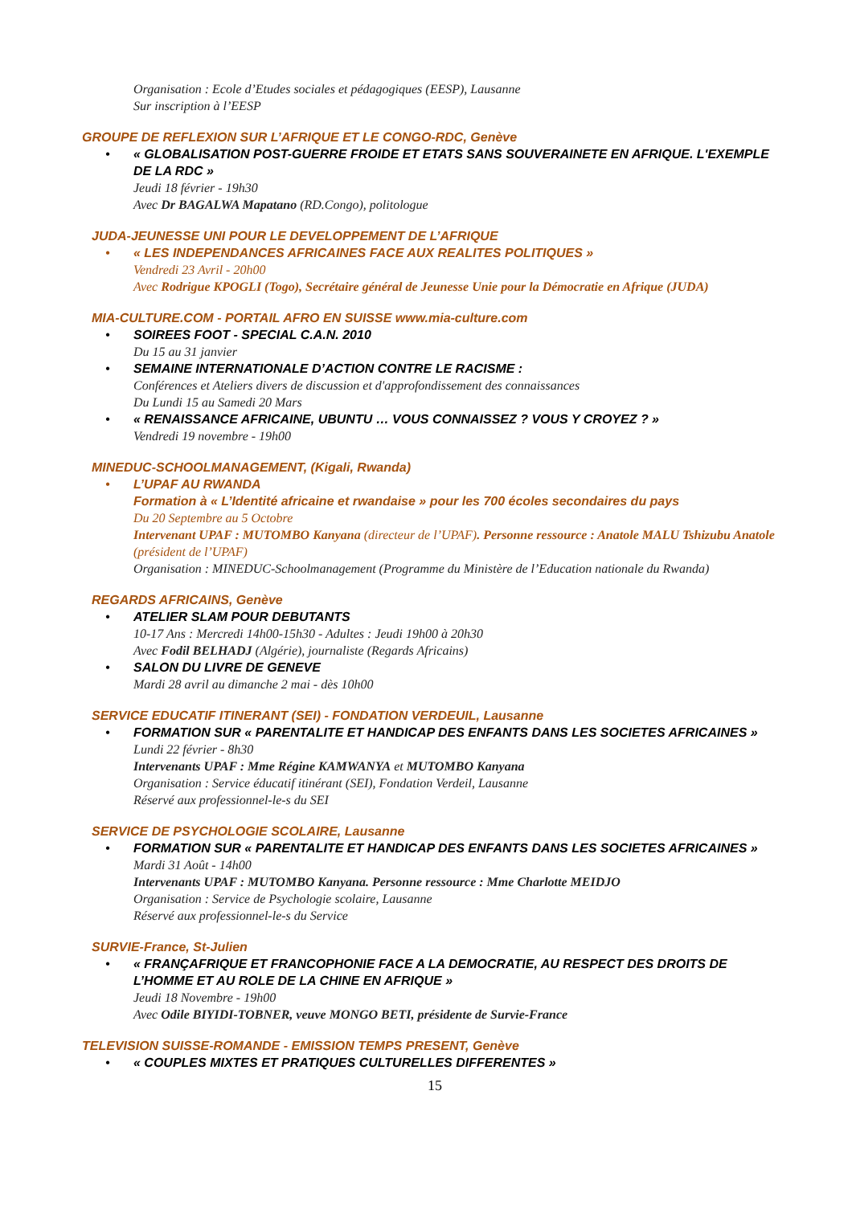Organisation : Ecole d’Etudes sociales et pédagogiques (EESP), Lausanne
Sur inscription à l’EESP
GROUPE DE REFLEXION SUR L’AFRIQUE ET LE CONGO-RDC, Genève
• « GLOBALISATION POST-GUERRE FROIDE ET ETATS SANS SOUVERAINETE EN AFRIQUE. L'EXEMPLE DE LA RDC »
Jeudi 18 février - 19h30
Avec Dr BAGALWA Mapatano (RD.Congo), politologue
JUDA-JEUNESSE UNI POUR LE DEVELOPPEMENT DE L’AFRIQUE
• « LES INDEPENDANCES AFRICAINES FACE AUX REALITES POLITIQUES »
Vendredi 23 Avril - 20h00
Avec Rodrigue KPOGLI (Togo), Secrétaire général de Jeunesse Unie pour la Démocratie en Afrique (JUDA)
MIA-CULTURE.COM - PORTAIL AFRO EN SUISSE www.mia-culture.com
• SOIREES FOOT - SPECIAL C.A.N. 2010
Du 15 au 31 janvier
• SEMAINE INTERNATIONALE D’ACTION CONTRE LE RACISME :
Conférences et Ateliers divers de discussion et d'approfondissement des connaissances
Du Lundi 15 au Samedi 20 Mars
• « RENAISSANCE AFRICAINE, UBUNTU … VOUS CONNAISSEZ ? VOUS Y CROYEZ ? »
Vendredi 19 novembre - 19h00
MINEDUC-SCHOOLMANAGEMENT, (Kigali, Rwanda)
• L’UPAF AU RWANDA
Formation à « L’Identité africaine et rwandaise » pour les 700 écoles secondaires du pays
Du 20 Septembre au 5 Octobre
Intervenant UPAF : MUTOMBO Kanyana (directeur de l’UPAF). Personne ressource : Anatole MALU Tshizubu Anatole (président de l’UPAF)
Organisation : MINEDUC-Schoolmanagement (Programme du Ministère de l’Education nationale du Rwanda)
REGARDS AFRICAINS, Genève
• ATELIER SLAM POUR DEBUTANTS
10-17 Ans : Mercredi 14h00-15h30 - Adultes : Jeudi 19h00 à 20h30
Avec Fodil BELHADJ (Algérie), journaliste (Regards Africains)
• SALON DU LIVRE DE GENEVE
Mardi 28 avril au dimanche 2 mai - dès 10h00
SERVICE EDUCATIF ITINERANT (SEI) - FONDATION VERDEUIL, Lausanne
• FORMATION SUR « PARENTALITE ET HANDICAP DES ENFANTS DANS LES SOCIETES AFRICAINES »
Lundi 22 février - 8h30
Intervenants UPAF : Mme Régine KAMWANYA et MUTOMBO Kanyana
Organisation : Service éducatif itinérant (SEI), Fondation Verdeil, Lausanne
Réservé aux professionnel-le-s du SEI
SERVICE DE PSYCHOLOGIE SCOLAIRE, Lausanne
• FORMATION SUR « PARENTALITE ET HANDICAP DES ENFANTS DANS LES SOCIETES AFRICAINES »
Mardi 31 Août - 14h00
Intervenants UPAF : MUTOMBO Kanyana. Personne ressource : Mme Charlotte MEIDJO
Organisation : Service de Psychologie scolaire, Lausanne
Réservé aux professionnel-le-s du Service
SURVIE-France, St-Julien
• « FRANÇAFRIQUE ET FRANCOPHONIE FACE A LA DEMOCRATIE, AU RESPECT DES DROITS DE L’HOMME ET AU ROLE DE LA CHINE EN AFRIQUE »
Jeudi 18 Novembre - 19h00
Avec Odile BIYIDI-TOBNER, veuve MONGO BETI, présidente de Survie-France
TELEVISION SUISSE-ROMANDE - EMISSION TEMPS PRESENT, Genève
• « COUPLES MIXTES ET PRATIQUES CULTURELLES DIFFERENTES »
15